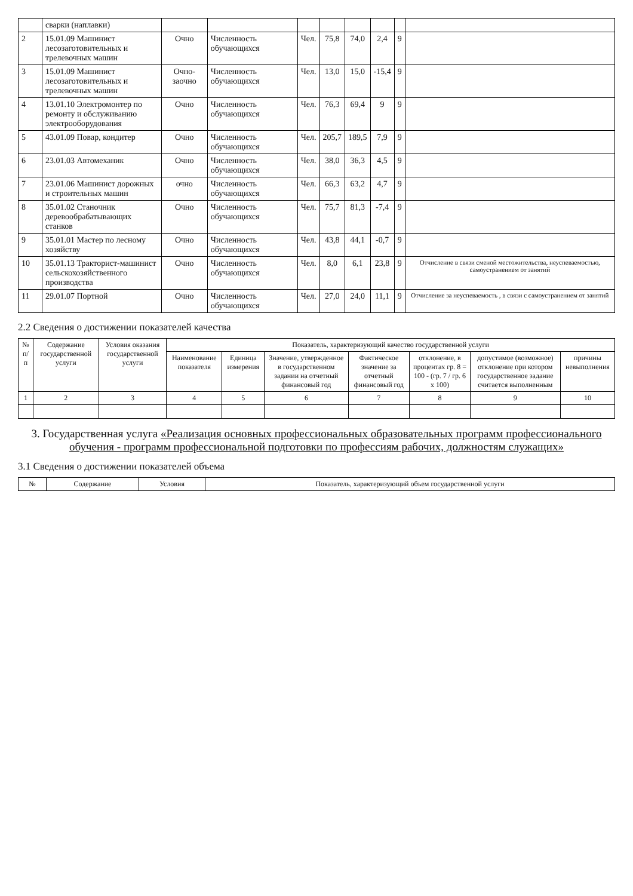| | сварки (наплавки) | | | | | | | | |
| 2 | 15.01.09 Машинист лесозаготовительных и трелевочных машин | Очно | Численность обучающихся | Чел. | 75,8 | 74,0 | 2,4 | 9 | |
| 3 | 15.01.09 Машинист лесозаготовительных и трелевочных машин | Очно-заочно | Численность обучающихся | Чел. | 13,0 | 15,0 | -15,4 | 9 | |
| 4 | 13.01.10 Электромонтер по ремонту и обслуживанию электрооборудования | Очно | Численность обучающихся | Чел. | 76,3 | 69,4 | 9 | 9 | |
| 5 | 43.01.09 Повар, кондитер | Очно | Численность обучающихся | Чел. | 205,7 | 189,5 | 7,9 | 9 | |
| 6 | 23.01.03 Автомеханик | Очно | Численность обучающихся | Чел. | 38,0 | 36,3 | 4,5 | 9 | |
| 7 | 23.01.06 Машинист дорожных и строительных машин | очно | Численность обучающихся | Чел. | 66,3 | 63,2 | 4,7 | 9 | |
| 8 | 35.01.02 Станочник деревообрабатывающих станков | Очно | Численность обучающихся | Чел. | 75,7 | 81,3 | -7,4 | 9 | |
| 9 | 35.01.01 Мастер по лесному хозяйству | Очно | Численность обучающихся | Чел. | 43,8 | 44,1 | -0,7 | 9 | |
| 10 | 35.01.13 Тракторист-машинист сельскохозяйственного производства | Очно | Численность обучающихся | Чел. | 8,0 | 6,1 | 23,8 | 9 | Отчисление в связи сменой местожительства, неуспеваемостью, самоустранением от занятий |
| 11 | 29.01.07 Портной | Очно | Численность обучающихся | Чел. | 27,0 | 24,0 | 11,1 | 9 | Отчисление за неуспеваемость , в связи с самоустранением от занятий |
2.2 Сведения о достижении показателей качества
| № п/п | Содержание государственной услуги | Условия оказания государственной услуги | Показатель, характеризующий качество государственной услуги | | | | | | |
| --- | --- | --- | --- | --- | --- | --- | --- | --- | --- |
| | | | Наименование показателя | Единица измерения | Значение, утвержденное в государственном задании на отчетный финансовый год | Фактическое значение за отчетный финансовый год | отклонение, в процентах гр. 8 = 100 - (гр. 7 / гр. 6 х 100) | допустимое (возможное) отклонение при котором государственное задание считается выполненным | причины невыполнения |
| 1 | 2 | 3 | 4 | 5 | 6 | 7 | 8 | 9 | 10 |
3. Государственная услуга «Реализация основных профессиональных образовательных программ профессионального обучения - программ профессиональной подготовки по профессиям рабочих, должностям служащих»
3.1 Сведения о достижении показателей объема
| № | Содержание | Условия | Показатель, характеризующий объем государственной услуги |
| --- | --- | --- | --- |